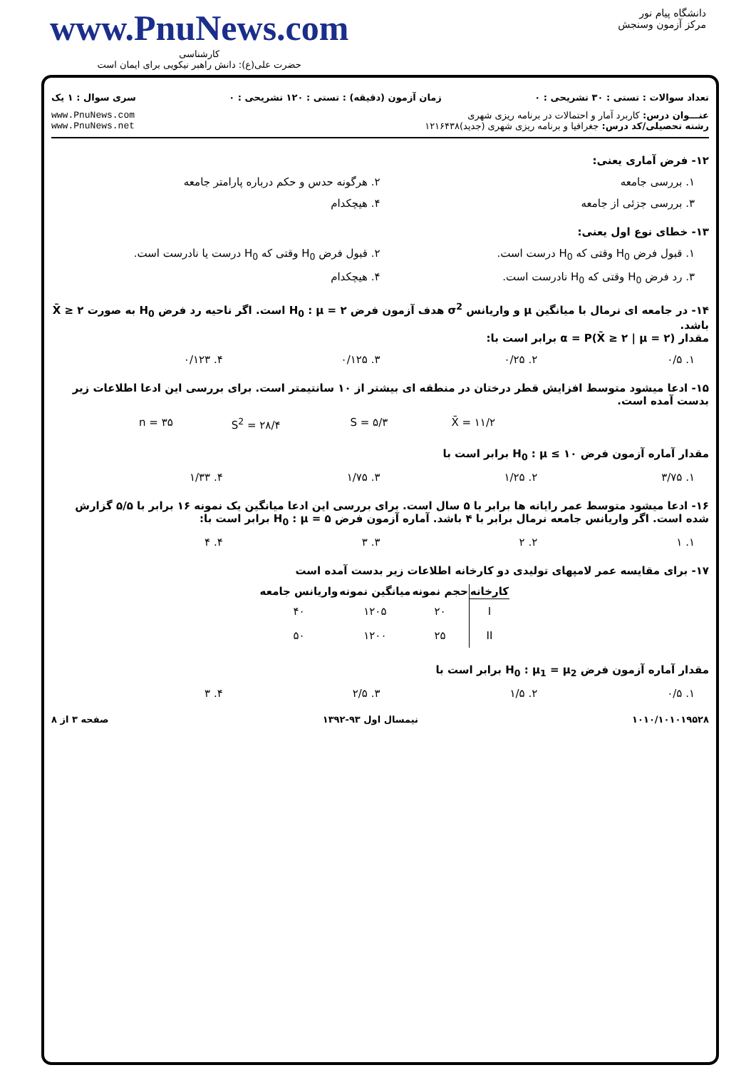www.PnuNews.com
کارشناسی
حضرت علی(ع): دانش راهبر نیکویی برای ایمان است
دانشگاه پیام نور
مرکز آزمون وسنجش
تعداد سوالات : تستی : ۳۰ تشریحی : ۰ زمان آزمون (دقیقه) : تستی : ۱۲۰ تشریحی : ۰ سری سوال : ۱ یک
عنـــوان درس: کاربرد آمار و احتمالات در برنامه ریزی شهری
رشته تحصیلی/کد درس: جغرافیا و برنامه ریزی شهری (جدید)۱۲۱۶۴۳۸
www.PnuNews.com
www.PnuNews.net
۱۲- فرض آماری یعنی:
۱. بررسی جامعه ۲. هرگونه حدس و حکم درباره پارامتر جامعه
۳. بررسی جزئی از جامعه ۴. هیچکدام
۱۳- خطای نوع اول یعنی:
۱. قبول فرض H<sub>0</sub> وقتی که H<sub>0</sub> درست است. ۲. قبول فرض H<sub>0</sub> وقتی که H<sub>0</sub> درست یا نادرست است.
۳. رد فرض H<sub>0</sub> وقتی که H<sub>0</sub> نادرست است. ۴. هیچکدام
۱۴- در جامعه ای نرمال با میانگین μ و واریانس σ<sup>2</sup> هدف آزمون فرض H<sub>0</sub> : μ = ۲ است. اگر ناحیه رد فرض H<sub>0</sub> به صورت X̄ ≥ ۲ باشد.
مقدار α = P(X̄ ≥ ۲ | μ = ۲) برابر است با:
۱. ۰/۵ ۲. ۰/۲۵ ۳. ۰/۱۲۵ ۴. ۰/۱۲۳
۱۵- ادعا میشود متوسط افزایش قطر درختان در منطقه ای بیشتر از ۱۰ سانتیمتر است. برای بررسی این ادعا اطلاعات زیر بدست آمده است.
X̄ = ۱۱/۲ S = ۵/۳ S<sup>2</sup> = ۲۸/۴ n = ۳۵
مقدار آماره آزمون فرض H<sub>0</sub> : μ ≤ ۱۰ برابر است با
۱. ۳/۷۵ ۲. ۱/۲۵ ۳. ۱/۷۵ ۴. ۱/۳۳
۱۶- ادعا میشود متوسط عمر رایانه ها برابر با ۵ سال است. برای بررسی این ادعا میانگین یک نمونه ۱۶ برابر با ۵/۵ گزارش شده است. اگر واریانس جامعه نرمال برابر با ۴ باشد. آماره آزمون فرض H<sub>0</sub> : μ = ۵ برابر است با:
۱. ۱ ۲. ۲ ۳. ۳ ۴. ۴
۱۷- برای مقایسه عمر لامپهای تولیدی دو کارخانه اطلاعات زیر بدست آمده است
| کارخانه | حجم نمونه | میانگین نمونه | واریانس جامعه |
| --- | --- | --- | --- |
| I | ۲۰ | ۱۲۰۵ | ۴۰ |
| II | ۲۵ | ۱۲۰۰ | ۵۰ |
مقدار آماره آزمون فرض H<sub>0</sub> : μ<sub>1</sub> = μ<sub>2</sub> برابر است با
۱. ۰/۵ ۲. ۱/۵ ۳. ۲/۵ ۴. ۳
۱۰۱۰/۱۰۱۰۱۹۵۲۸ نیمسال اول ۹۳-۱۳۹۲ صفحه ۳ از ۸